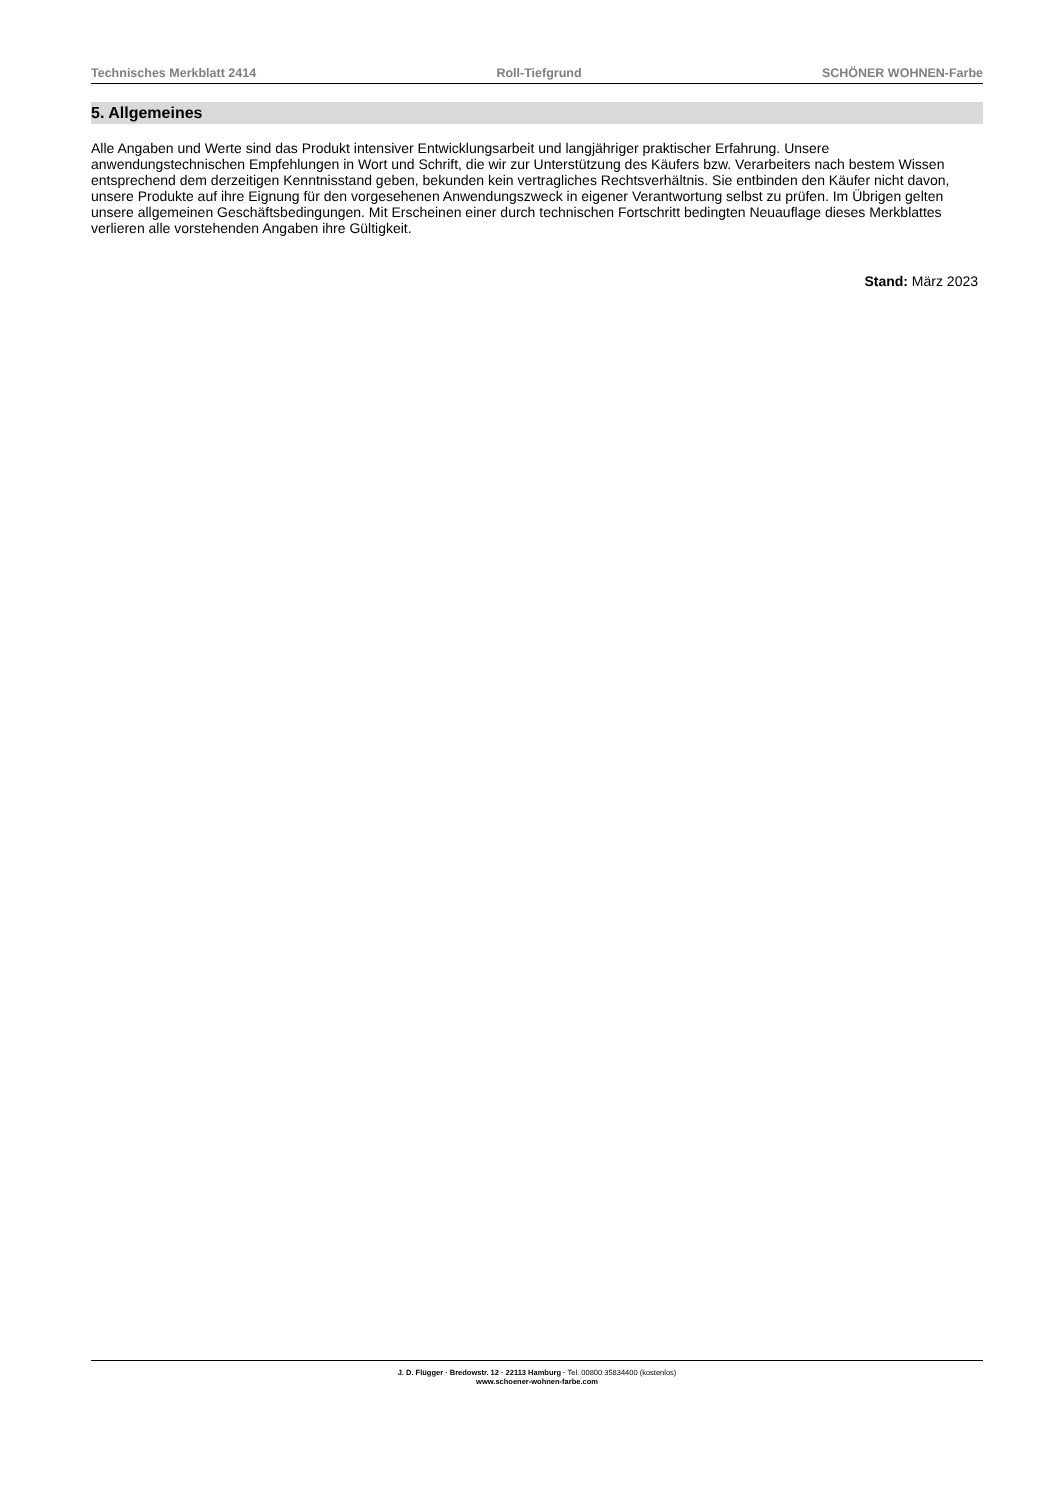Technisches Merkblatt 2414 Roll-Tiefgrund SCHÖNER WOHNEN-Farbe
5. Allgemeines
Alle Angaben und Werte sind das Produkt intensiver Entwicklungsarbeit und langjähriger praktischer Erfahrung. Unsere anwendungstechnischen Empfehlungen in Wort und Schrift, die wir zur Unterstützung des Käufers bzw. Verarbeiters nach bestem Wissen entsprechend dem derzeitigen Kenntnisstand geben, bekunden kein vertragliches Rechtsverhältnis. Sie entbinden den Käufer nicht davon, unsere Produkte auf ihre Eignung für den vorgesehenen Anwendungszweck in eigener Verantwortung selbst zu prüfen. Im Übrigen gelten unsere allgemeinen Geschäftsbedingungen. Mit Erscheinen einer durch technischen Fortschritt bedingten Neuauflage dieses Merkblattes verlieren alle vorstehenden Angaben ihre Gültigkeit.
Stand: März 2023
J. D. Flügger · Bredowstr. 12 · 22113 Hamburg · Tel. 00800 35834400 (kostenlos)
www.schoener-wohnen-farbe.com